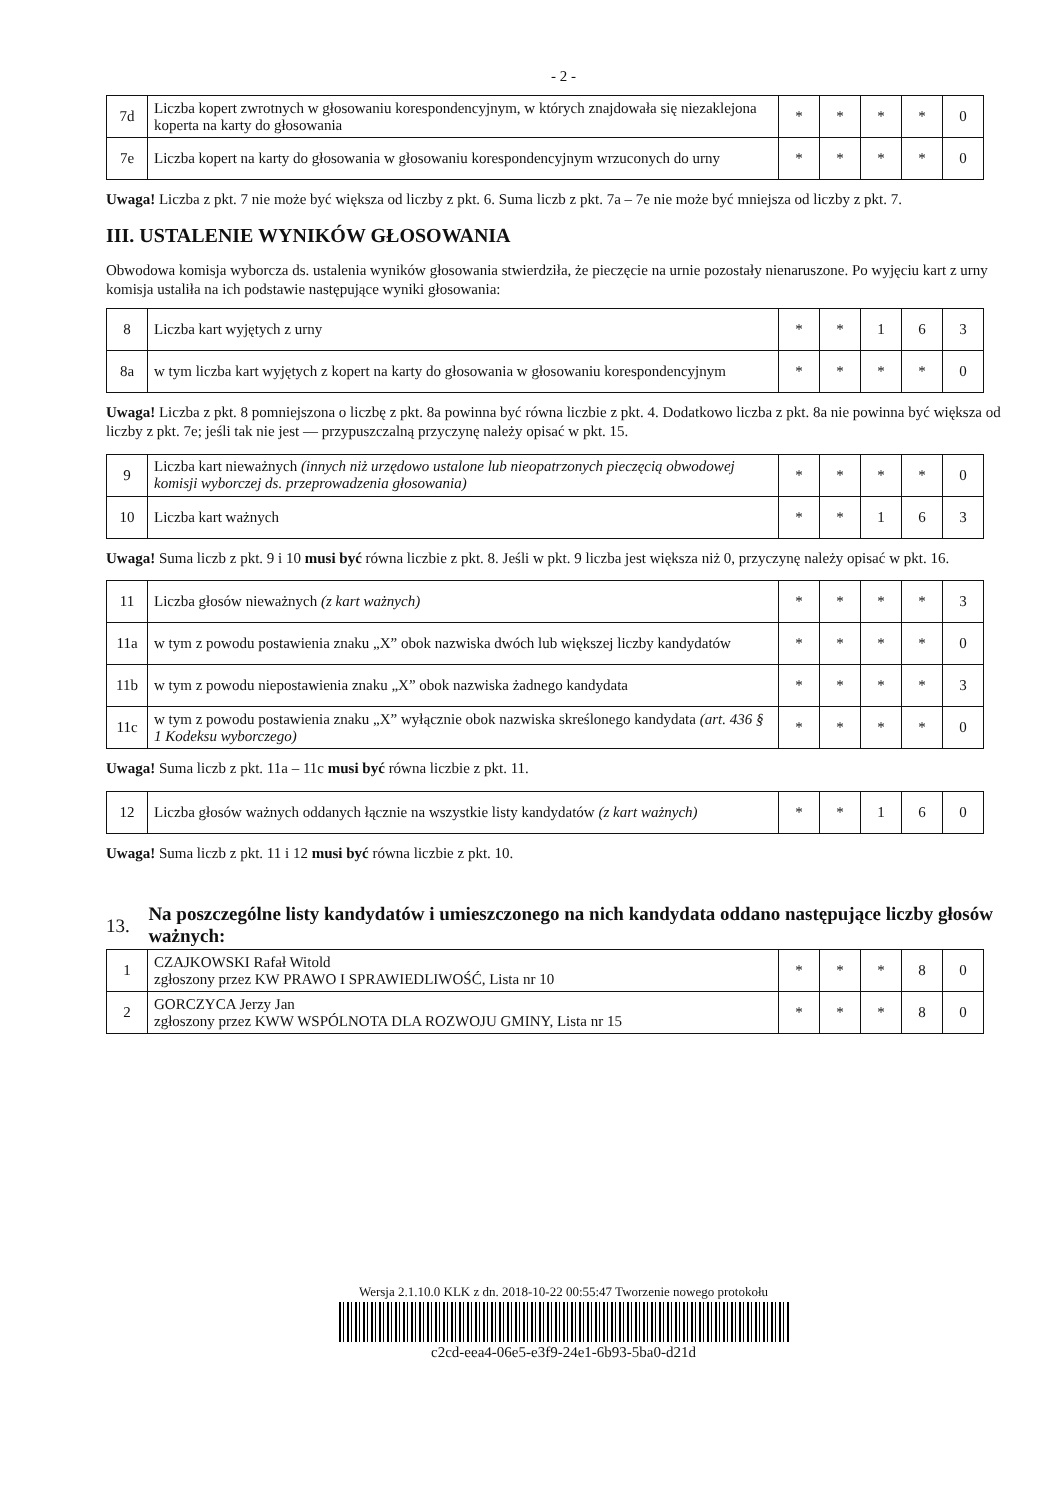- 2 -
| 7d | Liczba kopert zwrotnych w głosowaniu korespondencyjnym, w których znajdowała się niezaklejona koperta na karty do głosowania | * | * | * | * | 0 |
| 7e | Liczba kopert na karty do głosowania w głosowaniu korespondencyjnym wrzuconych do urny | * | * | * | * | 0 |
Uwaga! Liczba z pkt. 7 nie może być większa od liczby z pkt. 6. Suma liczb z pkt. 7a – 7e nie może być mniejsza od liczby z pkt. 7.
III. USTALENIE WYNIKÓW GŁOSOWANIA
Obwodowa komisja wyborcza ds. ustalenia wyników głosowania stwierdziła, że pieczęcie na urnie pozostały nienaruszone. Po wyjęciu kart z urny komisja ustaliła na ich podstawie następujące wyniki głosowania:
| 8 | Liczba kart wyjętych z urny | * | * | 1 | 6 | 3 |
| 8a | w tym liczba kart wyjętych z kopert na karty do głosowania w głosowaniu korespondencyjnym | * | * | * | * | 0 |
Uwaga! Liczba z pkt. 8 pomniejszona o liczbę z pkt. 8a powinna być równa liczbie z pkt. 4. Dodatkowo liczba z pkt. 8a nie powinna być większa od liczby z pkt. 7e; jeśli tak nie jest — przypuszczalną przyczynę należy opisać w pkt. 15.
| 9 | Liczba kart nieważnych (innych niż urzędowo ustalone lub nieopatrzonych pieczęcią obwodowej komisji wyborczej ds. przeprowadzenia głosowania) | * | * | * | * | 0 |
| 10 | Liczba kart ważnych | * | * | 1 | 6 | 3 |
Uwaga! Suma liczb z pkt. 9 i 10 musi być równa liczbie z pkt. 8. Jeśli w pkt. 9 liczba jest większa niż 0, przyczynę należy opisać w pkt. 16.
| 11 | Liczba głosów nieważnych (z kart ważnych) | * | * | * | * | 3 |
| 11a | w tym z powodu postawienia znaku „X” obok nazwiska dwóch lub większej liczby kandydatów | * | * | * | * | 0 |
| 11b | w tym z powodu niepostawienia znaku „X” obok nazwiska żadnego kandydata | * | * | * | * | 3 |
| 11c | w tym z powodu postawienia znaku „X” wyłącznie obok nazwiska skreślonego kandydata (art. 436 § 1 Kodeksu wyborczego) | * | * | * | * | 0 |
Uwaga! Suma liczb z pkt. 11a – 11c musi być równa liczbie z pkt. 11.
| 12 | Liczba głosów ważnych oddanych łącznie na wszystkie listy kandydatów (z kart ważnych) | * | * | 1 | 6 | 0 |
Uwaga! Suma liczb z pkt. 11 i 12 musi być równa liczbie z pkt. 10.
13. Na poszczególne listy kandydatów i umieszczonego na nich kandydata oddano następujące liczby głosów ważnych:
| 1 | CZAJKOWSKI Rafał Witold zgłoszony przez KW PRAWO I SPRAWIEDLIWOŚĆ, Lista nr 10 | * | * | * | 8 | 0 |
| 2 | GORCZYCA Jerzy Jan zgłoszony przez KWW WSPÓLNOTA DLA ROZWOJU GMINY, Lista nr 15 | * | * | * | 8 | 0 |
Wersja 2.1.10.0 KLK z dn. 2018-10-22 00:55:47 Tworzenie nowego protokołu
c2cd-eea4-06e5-e3f9-24e1-6b93-5ba0-d21d